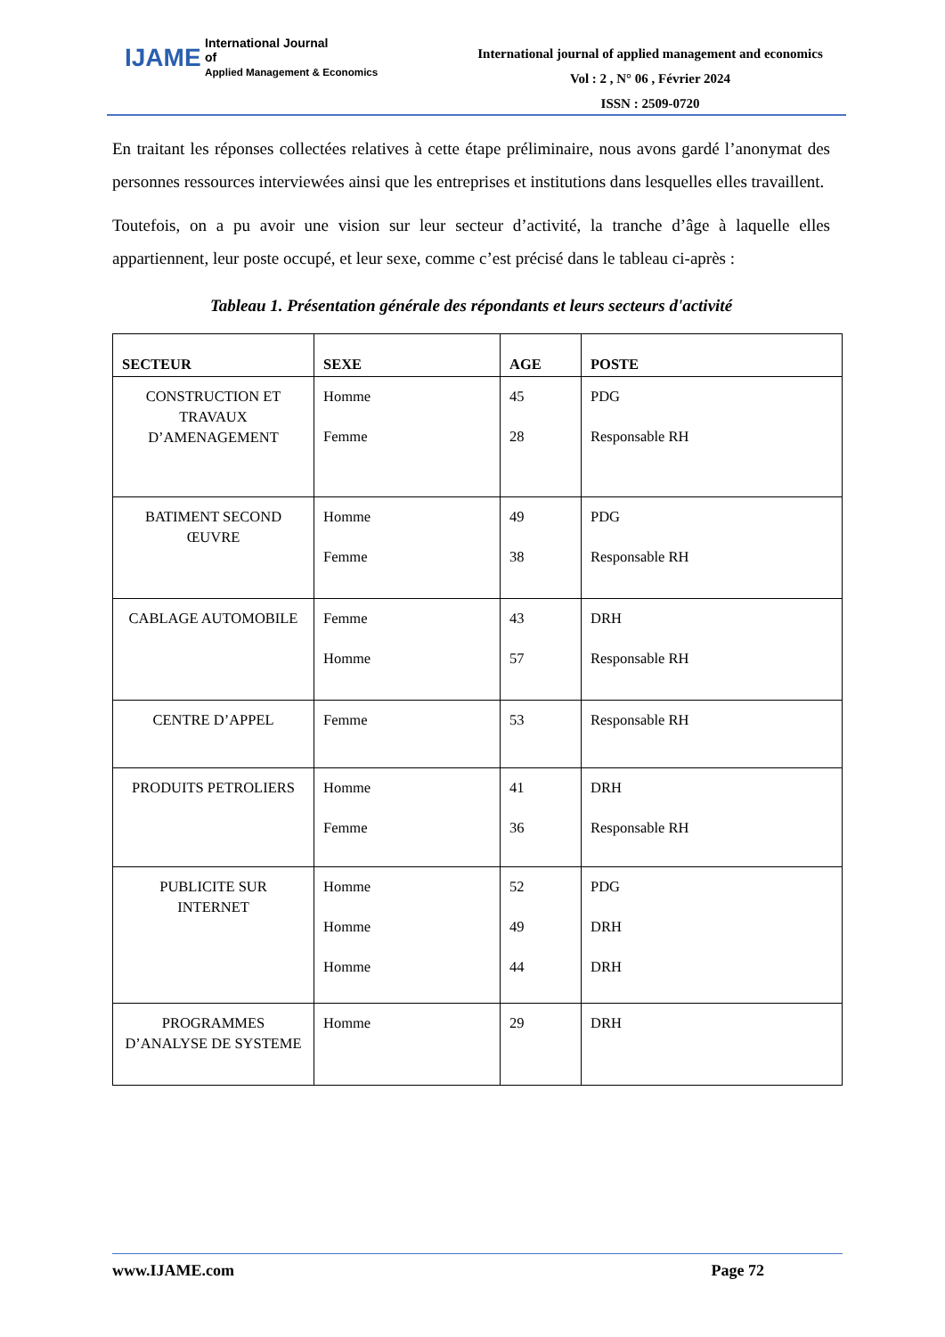IJAME International Journal
of
Applied Management & Economics
International journal of applied management and economics
Vol : 2 , N° 06 , Février 2024
ISSN : 2509-0720
En traitant les réponses collectées relatives à cette étape préliminaire, nous avons gardé l’anonymat des personnes ressources interviewées ainsi que les entreprises et institutions dans lesquelles elles travaillent.
Toutefois, on a pu avoir une vision sur leur secteur d’activité, la tranche d’âge à laquelle elles appartiennent, leur poste occupé, et leur sexe, comme c’est précisé dans le tableau ci-après :
Tableau 1. Présentation générale des répondants et leurs secteurs d'activité
| SECTEUR | SEXE | AGE | POSTE |
| --- | --- | --- | --- |
| CONSTRUCTION ET TRAVAUX D’AMENAGEMENT | Homme Femme | 45 28 | PDG Responsable RH |
| BATIMENT SECOND ŒUVRE | Homme Femme | 49 38 | PDG Responsable RH |
| CABLAGE AUTOMOBILE | Femme Homme | 43 57 | DRH Responsable RH |
| CENTRE D’APPEL | Femme | 53 | Responsable RH |
| PRODUITS PETROLIERS | Homme Femme | 41 36 | DRH Responsable RH |
| PUBLICITE SUR INTERNET | Homme Homme Homme | 52 49 44 | PDG DRH DRH |
| PROGRAMMES D’ANALYSE DE SYSTEME | Homme | 29 | DRH |
www.IJAME.com Page 72